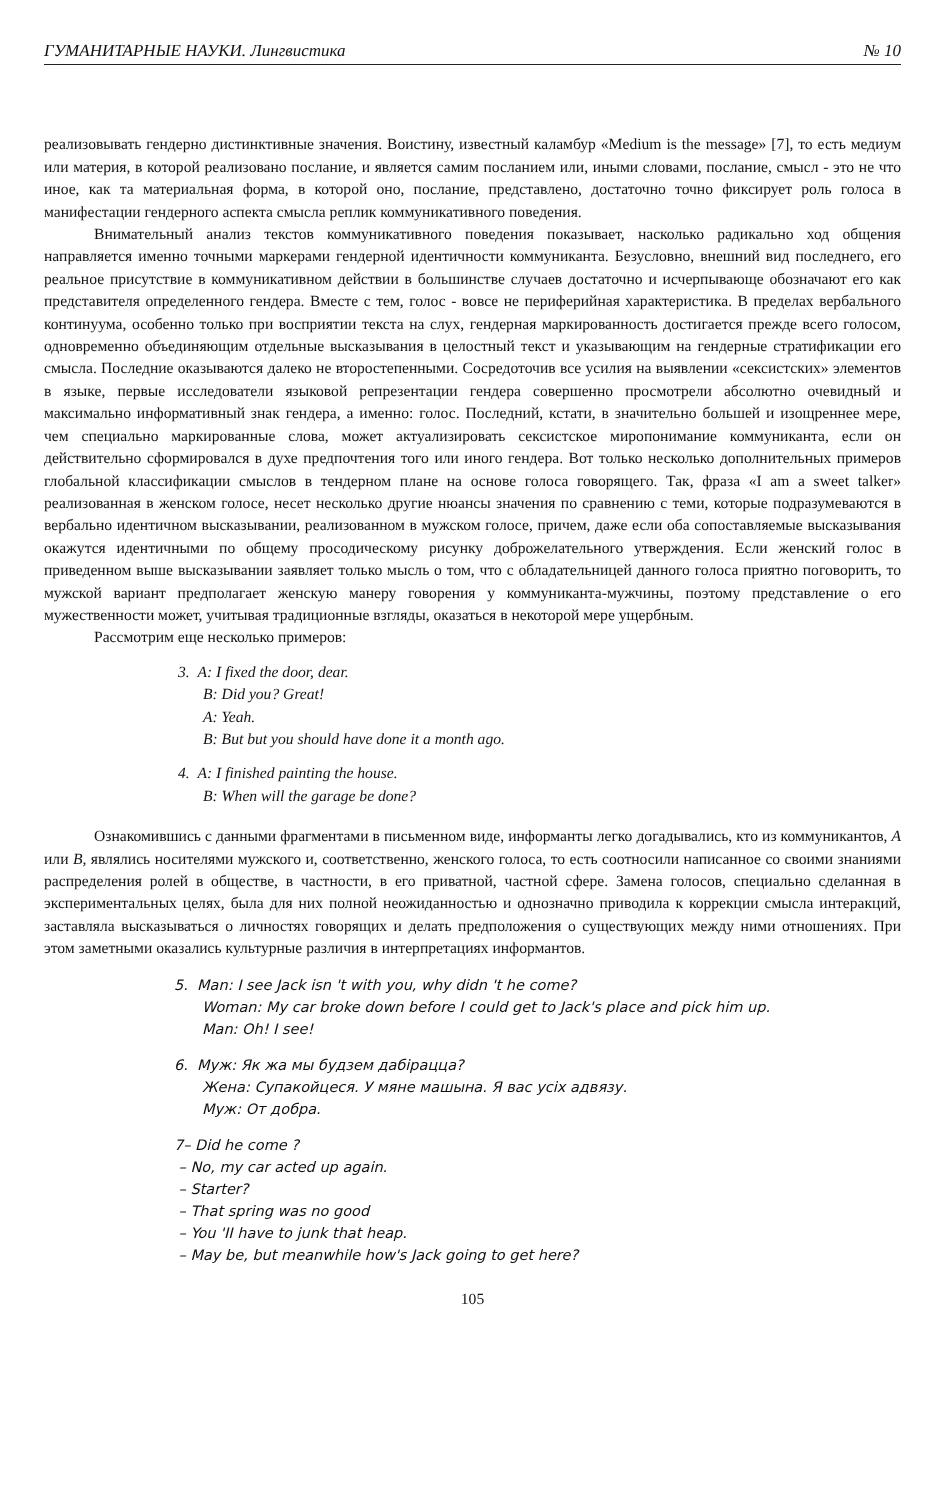ГУМАНИТАРНЫЕ НАУКИ. Лингвистика № 10
реализовывать гендерно дистинктивные значения. Воистину, известный каламбур «Medium is the message» [7], то есть медиум или материя, в которой реализовано послание, и является самим посланием или, иными словами, послание, смысл - это не что иное, как та материальная форма, в которой оно, послание, представлено, достаточно точно фиксирует роль голоса в манифестации гендерного аспекта смысла реплик коммуникативного поведения.
Внимательный анализ текстов коммуникативного поведения показывает, насколько радикально ход общения направляется именно точными маркерами гендерной идентичности коммуниканта. Безусловно, внешний вид последнего, его реальное присутствие в коммуникативном действии в большинстве случаев достаточно и исчерпывающе обозначают его как представителя определенного гендера. Вместе с тем, голос - вовсе не периферийная характеристика. В пределах вербального континуума, особенно только при восприятии текста на слух, гендерная маркированность достигается прежде всего голосом, одновременно объединяющим отдельные высказывания в целостный текст и указывающим на гендерные стратификации его смысла. Последние оказываются далеко не второстепенными. Сосредоточив все усилия на выявлении «сексистских» элементов в языке, первые исследователи языковой репрезентации гендера совершенно просмотрели абсолютно очевидный и максимально информативный знак гендера, а именно: голос. Последний, кстати, в значительно большей и изощреннее мере, чем специально маркированные слова, может актуализировать сексистское миропонимание коммуниканта, если он действительно сформировался в духе предпочтения того или иного гендера. Вот только несколько дополнительных примеров глобальной классификации смыслов в тендерном плане на основе голоса говорящего. Так, фраза «I am a sweet talker» реализованная в женском голосе, несет несколько другие нюансы значения по сравнению с теми, которые подразумеваются в вербально идентичном высказывании, реализованном в мужском голосе, причем, даже если оба сопоставляемые высказывания окажутся идентичными по общему просодическому рисунку доброжелательного утверждения. Если женский голос в приведенном выше высказывании заявляет только мысль о том, что с обладательницей данного голоса приятно поговорить, то мужской вариант предполагает женскую манеру говорения у коммуниканта-мужчины, поэтому представление о его мужественности может, учитывая традиционные взгляды, оказаться в некоторой мере ущербным.
Рассмотрим еще несколько примеров:
3. A: I fixed the door, dear.
B: Did you? Great!
A: Yeah.
B: But but you should have done it a month ago.
4. A: I finished painting the house.
B: When will the garage be done?
Ознакомившись с данными фрагментами в письменном виде, информанты легко догадывались, кто из коммуникантов, A или B, являлись носителями мужского и, соответственно, женского голоса, то есть соотносили написанное со своими знаниями распределения ролей в обществе, в частности, в его приватной, частной сфере. Замена голосов, специально сделанная в экспериментальных целях, была для них полной неожиданностью и однозначно приводила к коррекции смысла интеракций, заставляла высказываться о личностях говорящих и делать предположения о существующих между ними отношениях. При этом заметными оказались культурные различия в интерпретациях информантов.
5. Man: I see Jack isn 't with you, why didn 't he come?
Woman: My car broke down before I could get to Jack's place and pick him up.
Man: Oh! I see!
6. Муж: Як жа мы будзем дабірацца?
Жена: Супакойцеся. У мяне машына. Я вас усіх адвязу.
Муж: От добра.
7– Did he come ?
– No, my car acted up again.
– Starter?
– That spring was no good
– You 'II have to junk that heap.
– May be, but meanwhile how's Jack going to get here?
105